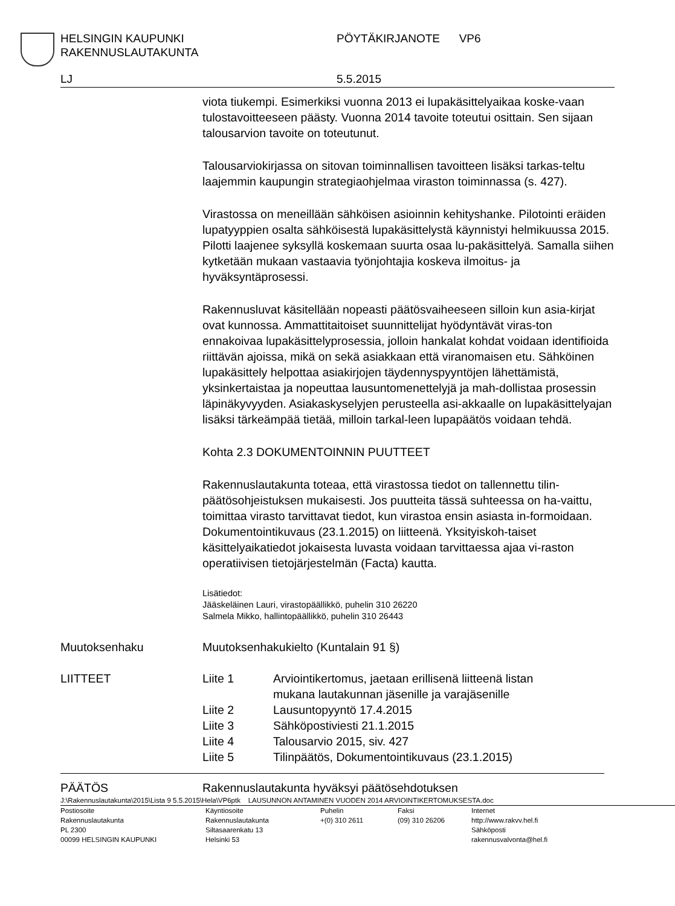HELSINGIN KAUPUNKI
RAKENNUSLAUTAKUNTA
PÖYTÄKIRJANOTE VP6
LJ 5.5.2015
viota tiukempi. Esimerkiksi vuonna 2013 ei lupakäsittelyaikaa koske-vaan tulostavoitteeseen päästy. Vuonna 2014 tavoite toteutui osittain. Sen sijaan talousarvion tavoite on toteutunut.
Talousarviokirjassa on sitovan toiminnallisen tavoitteen lisäksi tarkas-teltu laajemmin kaupungin strategiaohjelmaa viraston toiminnassa (s. 427).
Virastossa on meneillään sähköisen asioinnin kehityshanke. Pilotointi eräiden lupatyyppien osalta sähköisestä lupakäsittelystä käynnistyi helmikuussa 2015. Pilotti laajenee syksyllä koskemaan suurta osaa lu-pakäsittelyä. Samalla siihen kytketään mukaan vastaavia työnjohtajia koskeva ilmoitus- ja hyväksyntäprosessi.
Rakennusluvat käsitellään nopeasti päätösvaiheeseen silloin kun asia-kirjat ovat kunnossa. Ammattitaitoiset suunnittelijat hyödyntävät viras-ton ennakoivaa lupakäsittelyprosessia, jolloin hankalat kohdat voidaan identifioida riittävän ajoissa, mikä on sekä asiakkaan että viranomaisen etu. Sähköinen lupakäsittely helpottaa asiakirjojen täydennyspyyntöjen lähettämistä, yksinkertaistaa ja nopeuttaa lausuntomenettelyjä ja mah-dollistaa prosessin läpinäkyvyyden. Asiakaskyselyjen perusteella asi-akkaalle on lupakäsittelyajan lisäksi tärkeämpää tietää, milloin tarkal-leen lupapäätös voidaan tehdä.
Kohta 2.3 DOKUMENTOINNIN PUUTTEET
Rakennuslautakunta toteaa, että virastossa tiedot on tallennettu tilin-päätösohjeistuksen mukaisesti. Jos puutteita tässä suhteessa on ha-vaittu, toimittaa virasto tarvittavat tiedot, kun virastoa ensin asiasta in-formoidaan. Dokumentointikuvaus (23.1.2015) on liitteenä. Yksityiskoh-taiset käsittelyaikatiedot jokaisesta luvasta voidaan tarvittaessa ajaa vi-raston operatiivisen tietojärjestelmän (Facta) kautta.
Lisätiedot:
Jääskeläinen Lauri, virastopäällikkö, puhelin 310 26220
Salmela Mikko, hallintopäällikkö, puhelin 310 26443
Muutoksenhaku Muutoksenhakukielto (Kuntalain 91 §)
LIITTEET Liite 1 Arviointikertomus, jaetaan erillisenä liitteenä listan
mukana lautakunnan jäsenille ja varajäsenille
Liite 2 Lausuntopyyntö 17.4.2015
Liite 3 Sähköpostiviesti 21.1.2015
Liite 4 Talousarvio 2015, siv. 427
Liite 5 Tilinpäätös, Dokumentointikuvaus (23.1.2015)
PÄÄTÖS Rakennuslautakunta hyväksyi päätösehdotuksen
J:\Rakennuslautakunta\2015\Lista 9 5.5.2015\Hela\VP6ptk LAUSUNNON ANTAMINEN VUODEN 2014 ARVIOINTIKERTOMUKSESTA.doc
Postiosoite
Rakennuslautakunta
PL 2300
00099 HELSINGIN KAUPUNKI
Käyntiosoite
Rakennuslautakunta
Siltasaarenkatu 13
Helsinki 53
Puhelin
+(0) 310 2611
Faksi
(09) 310 26206
Internet
http://www.rakvv.hel.fi
Sähköposti
rakennusvalvonta@hel.fi